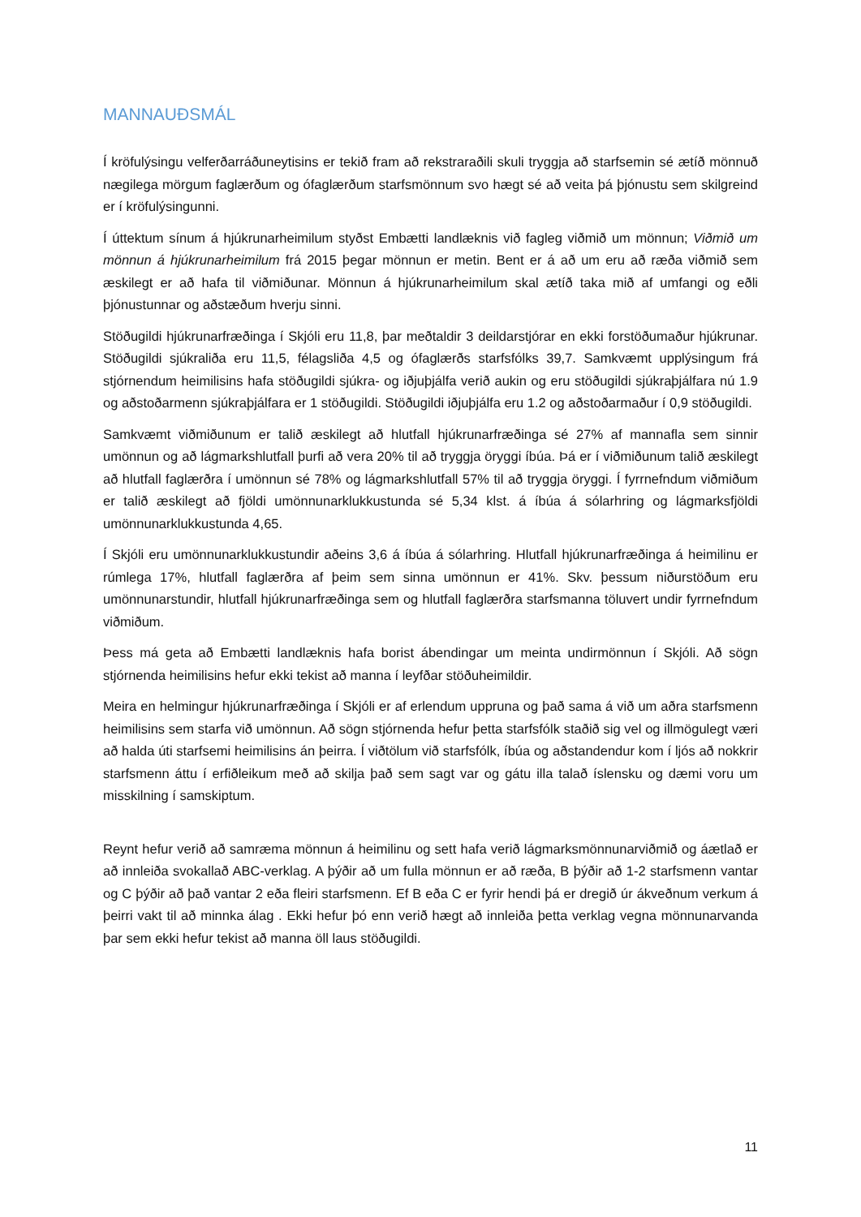MANNAUÐSMÁL
Í kröfulýsingu velferðarráðuneytisins er tekið fram að rekstraraðili skuli tryggja að starfsemin sé ætíð mönnuð nægilega mörgum faglærðum og ófaglærðum starfsmönnum svo hægt sé að veita þá þjónustu sem skilgreind er í kröfulýsingunni.
Í úttektum sínum á hjúkrunarheimilum styðst Embætti landlæknis við fagleg viðmið um mönnun; Viðmið um mönnun á hjúkrunarheimilum frá 2015 þegar mönnun er metin. Bent er á að um eru að ræða viðmið sem æskilegt er að hafa til viðmiðunar. Mönnun á hjúkrunarheimilum skal ætíð taka mið af umfangi og eðli þjónustunnar og aðstæðum hverju sinni.
Stöðugildi hjúkrunarfræðinga í Skjóli eru 11,8, þar meðtaldir 3 deildarstjórar en ekki forstöðumaður hjúkrunar. Stöðugildi sjúkraliða eru 11,5, félagsliða 4,5 og ófaglærðs starfsfólks 39,7. Samkvæmt upplýsingum frá stjórnendum heimilisins hafa stöðugildi sjúkra- og iðjuþjálfa verið aukin og eru stöðugildi sjúkraþjálfara nú 1.9 og aðstoðarmenn sjúkraþjálfara er 1 stöðugildi. Stöðugildi iðjuþjálfa eru 1.2 og aðstoðarmaður í 0,9 stöðugildi.
Samkvæmt viðmiðunum er talið æskilegt að hlutfall hjúkrunarfræðinga sé 27% af mannafla sem sinnir umönnun og að lágmarkshlutfall þurfi að vera 20% til að tryggja öryggi íbúa. Þá er í viðmiðunum talið æskilegt að hlutfall faglærðra í umönnun sé 78% og lágmarkshlutfall 57% til að tryggja öryggi. Í fyrrnefndum viðmiðum er talið æskilegt að fjöldi umönnunarklukkustunda sé 5,34 klst. á íbúa á sólarhring og lágmarksfjöldi umönnunarklukkustunda 4,65.
Í Skjóli eru umönnunarklukkustundir aðeins 3,6 á íbúa á sólarhring. Hlutfall hjúkrunarfræðinga á heimilinu er rúmlega 17%, hlutfall faglærðra af þeim sem sinna umönnun er 41%. Skv. þessum niðurstöðum eru umönnunarstundir, hlutfall hjúkrunarfræðinga sem og hlutfall faglærðra starfsmanna töluvert undir fyrrnefndum viðmiðum.
Þess má geta að Embætti landlæknis hafa borist ábendingar um meinta undirmönnun í Skjóli. Að sögn stjórnenda heimilisins hefur ekki tekist að manna í leyfðar stöðuheimildir.
Meira en helmingur hjúkrunarfræðinga í Skjóli er af erlendum uppruna og það sama á við um aðra starfsmenn heimilisins sem starfa við umönnun. Að sögn stjórnenda hefur þetta starfsfólk staðið sig vel og illmögulegt væri að halda úti starfsemi heimilisins án þeirra. Í viðtölum við starfsfólk, íbúa og aðstandendur kom í ljós að nokkrir starfsmenn áttu í erfiðleikum með að skilja það sem sagt var og gátu illa talað íslensku og dæmi voru um misskilning í samskiptum.
Reynt hefur verið að samræma mönnun á heimilinu og sett hafa verið lágmarksmönnunarviðmið og áætlað er að innleiða svokallað ABC-verklag. A þýðir að um fulla mönnun er að ræða, B þýðir að 1-2 starfsmenn vantar og C þýðir að það vantar 2 eða fleiri starfsmenn. Ef B eða C er fyrir hendi þá er dregið úr ákveðnum verkum á þeirri vakt til að minnka álag . Ekki hefur þó enn verið hægt að innleiða þetta verklag vegna mönnunarvanda þar sem ekki hefur tekist að manna öll laus stöðugildi.
11